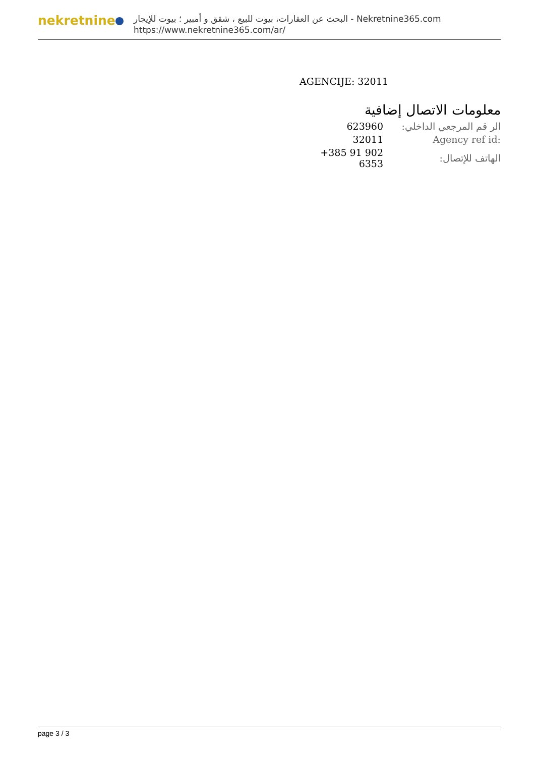nekretnine
البحث عن العقارات، بيوت للبيع ، شقق و أمبير ؛ بيوت للإيجار - Nekretnine365.com
https://www.nekretnine365.com/ar/
AGENCIJE: 32011
معلومات الاتصال إضافية
| 623960 | الر قم المرجعي الداخلي: |
| 32011 | Agency ref id: |
| +385 91 902 6353 | الهاتف للإتصال: |
page 3 / 3